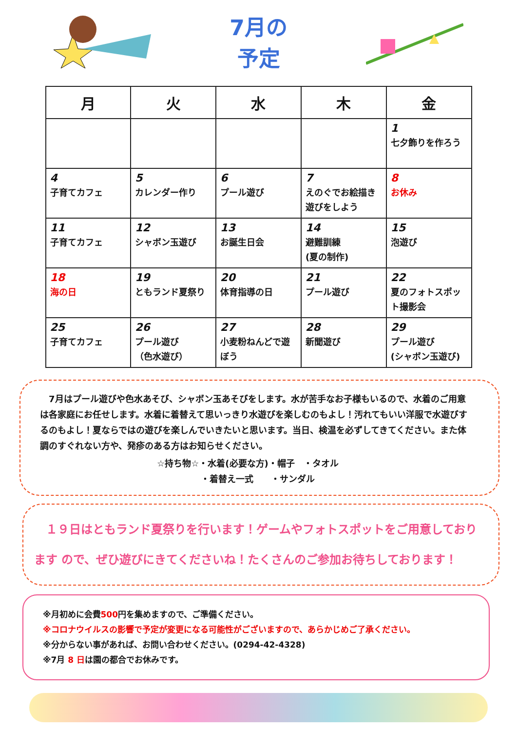7月の
予定
| 月 | 火 | 水 | 木 | 金 |
| --- | --- | --- | --- | --- |
| | | | | 1 七夕飾りを作ろう |
| 4 子育てカフェ | 5 カレンダー作り | 6 プール遊び | 7 えのぐでお絵描き遊びをしよう | 8 お休み |
| 11 子育てカフェ | 12 シャボン玉遊び | 13 お誕生日会 | 14 避難訓練 (夏の制作) | 15 泡遊び |
| 18 海の日 | 19 ともランド夏祭り | 20 体育指導の日 | 21 プール遊び | 22 夏のフォトスポット撮影会 |
| 25 子育てカフェ | 26 プール遊び （色水遊び） | 27 小麦粉ねんどで遊ぼう | 28 新聞遊び | 29 プール遊び (シャボン玉遊び) |
　7月はプール遊びや色水あそび、シャボン玉あそびをします。水が苦手なお子様もいるので、水着のご用意は各家庭にお任せします。水着に着替えて思いっきり水遊びを楽しむのもよし！汚れてもいい洋服で水遊びするのもよし！夏ならではの遊びを楽しんでいきたいと思います。当日、検温を必ずしてきてください。また体調のすぐれない方や、発疹のある方はお知らせください。
☆持ち物☆・水着(必要な方)・帽子　・タオル
　　　　　・着替え一式　　・サンダル
　１９日はともランド夏祭りを行います！ゲームやフォトスポットをご用意しております ので、ぜひ遊びにきてくださいね！たくさんのご参加お待ちしております！
※月初めに会費500円を集めますので、ご準備ください。
※コロナウイルスの影響で予定が変更になる可能性がございますので、あらかじめご了承ください。
※分からない事があれば、お問い合わせください。(0294-42-4328)
※7月 8 日は園の都合でお休みです。